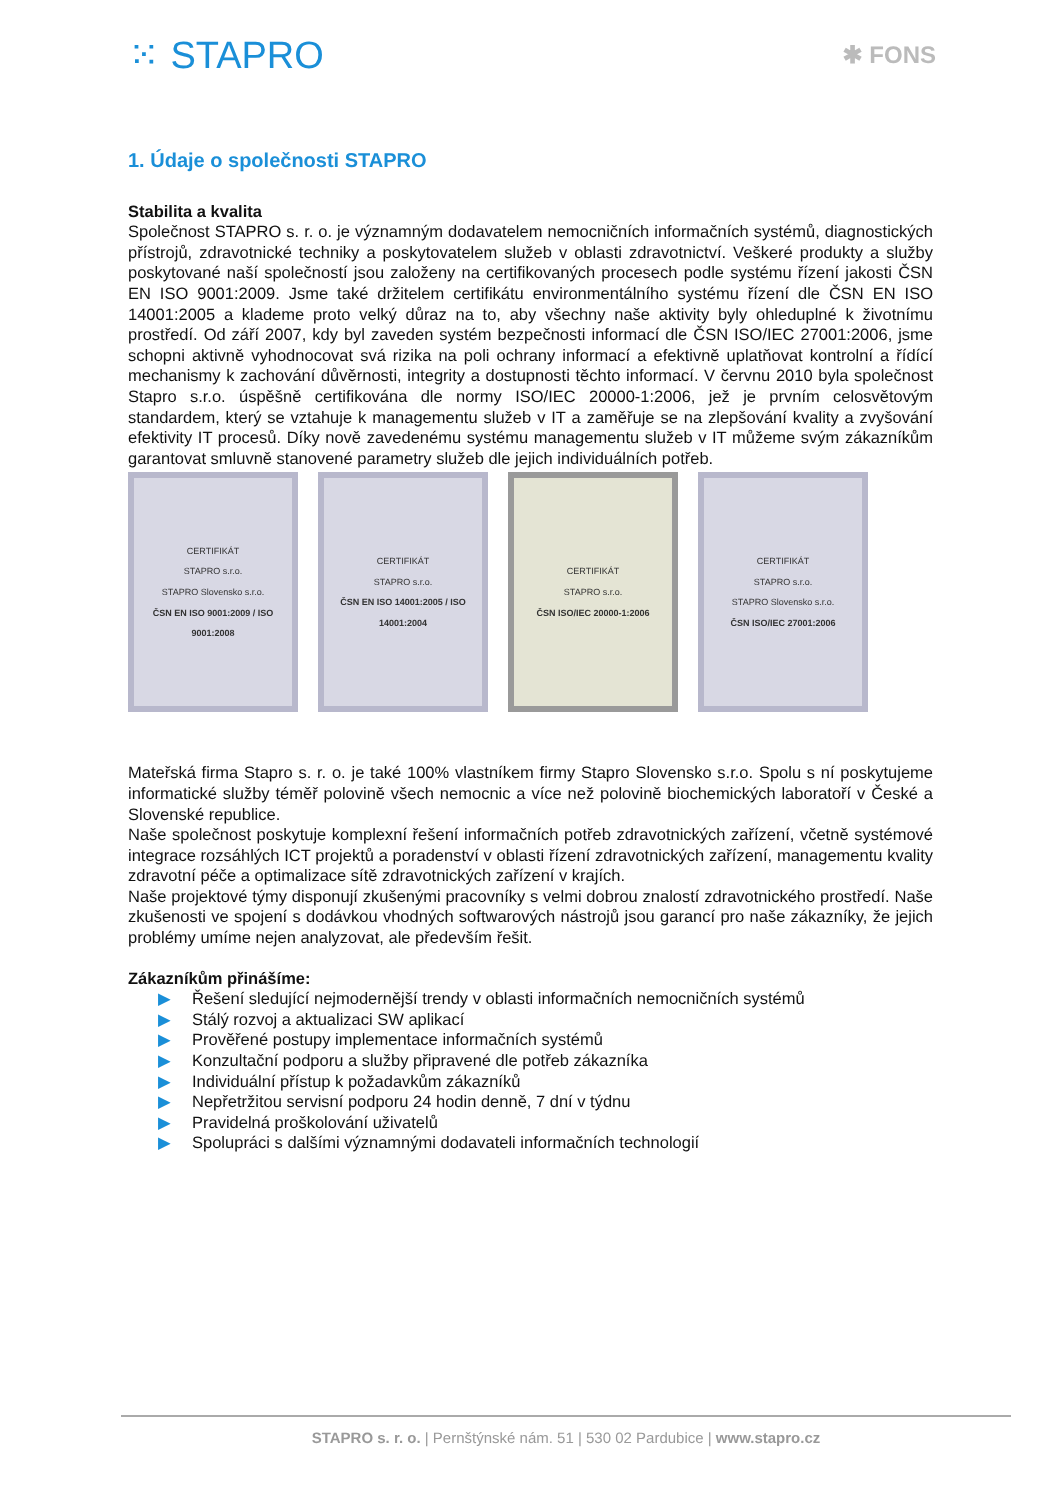⁙ STAPRO
✱ FONS
1. Údaje o společnosti STAPRO
Stabilita a kvalita
Společnost STAPRO s. r. o. je významným dodavatelem nemocničních informačních systémů, diagnostických přístrojů, zdravotnické techniky a poskytovatelem služeb v oblasti zdravotnictví. Veškeré produkty a služby poskytované naší společností jsou založeny na certifikovaných procesech podle systému řízení jakosti ČSN EN ISO 9001:2009. Jsme také držitelem certifikátu environmentálního systému řízení dle ČSN EN ISO 14001:2005 a klademe proto velký důraz na to, aby všechny naše aktivity byly ohleduplné k životnímu prostředí. Od září 2007, kdy byl zaveden systém bezpečnosti informací dle ČSN ISO/IEC 27001:2006, jsme schopni aktivně vyhodnocovat svá rizika na poli ochrany informací a efektivně uplatňovat kontrolní a řídící mechanismy k zachování důvěrnosti, integrity a dostupnosti těchto informací. V červnu 2010 byla společnost Stapro s.r.o. úspěšně certifikována dle normy ISO/IEC 20000-1:2006, jež je prvním celosvětovým standardem, který se vztahuje k managementu služeb v IT a zaměřuje se na zlepšování kvality a zvyšování efektivity IT procesů. Díky nově zavedenému systému managementu služeb v IT můžeme svým zákazníkům garantovat smluvně stanovené parametry služeb dle jejich individuálních potřeb.
CERTIFIKÁT
STAPRO s.r.o.
STAPRO Slovensko s.r.o.
ČSN EN ISO 9001:2009 / ISO 9001:2008
CERTIFIKÁT
STAPRO s.r.o.
ČSN EN ISO 14001:2005 / ISO 14001:2004
CERTIFIKÁT
STAPRO s.r.o.
ČSN ISO/IEC 20000-1:2006
CERTIFIKÁT
STAPRO s.r.o.
STAPRO Slovensko s.r.o.
ČSN ISO/IEC 27001:2006
Mateřská firma Stapro s. r. o. je také 100% vlastníkem firmy Stapro Slovensko s.r.o. Spolu s ní poskytujeme informatické služby téměř polovině všech nemocnic a více než polovině biochemických laboratoří v České a Slovenské republice.
Naše společnost poskytuje komplexní řešení informačních potřeb zdravotnických zařízení, včetně systémové integrace rozsáhlých ICT projektů a poradenství v oblasti řízení zdravotnických zařízení, managementu kvality zdravotní péče a optimalizace sítě zdravotnických zařízení v krajích.
Naše projektové týmy disponují zkušenými pracovníky s velmi dobrou znalostí zdravotnického prostředí. Naše zkušenosti ve spojení s dodávkou vhodných softwarových nástrojů jsou garancí pro naše zákazníky, že jejich problémy umíme nejen analyzovat, ale především řešit.
Zákazníkům přinášíme:
▶ Řešení sledující nejmodernější trendy v oblasti informačních nemocničních systémů
▶ Stálý rozvoj a aktualizaci SW aplikací
▶ Prověřené postupy implementace informačních systémů
▶ Konzultační podporu a služby připravené dle potřeb zákazníka
▶ Individuální přístup k požadavkům zákazníků
▶ Nepřetržitou servisní podporu 24 hodin denně, 7 dní v týdnu
▶ Pravidelná proškolování uživatelů
▶ Spolupráci s dalšími významnými dodavateli informačních technologií
STAPRO s. r. o. | Pernštýnské nám. 51 | 530 02 Pardubice | www.stapro.cz